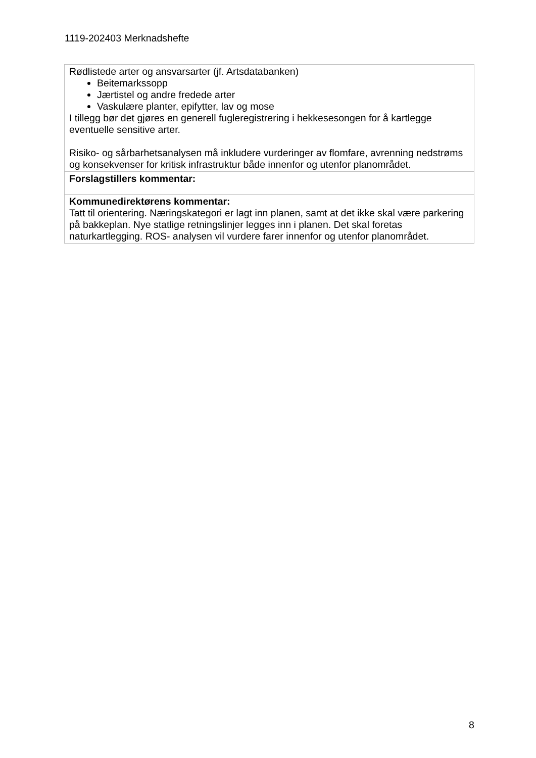1119-202403 Merknadshefte
| Rødlistede arter og ansvarsarter (jf. Artsdatabanken) Beitemarkssopp Jærtistel og andre fredede arter Vaskulære planter, epifytter, lav og mose I tillegg bør det gjøres en generell fugleregistrering i hekkesesongen for å kartlegge eventuelle sensitive arter. Risiko- og sårbarhetsanalysen må inkludere vurderinger av flomfare, avrenning nedstrøms og konsekvenser for kritisk infrastruktur både innenfor og utenfor planområdet. |
| Forslagstillers kommentar: |
| Kommunedirektørens kommentar: Tatt til orientering. Næringskategori er lagt inn planen, samt at det ikke skal være parkering på bakkeplan. Nye statlige retningslinjer legges inn i planen. Det skal foretas naturkartlegging. ROS- analysen vil vurdere farer innenfor og utenfor planområdet. |
8